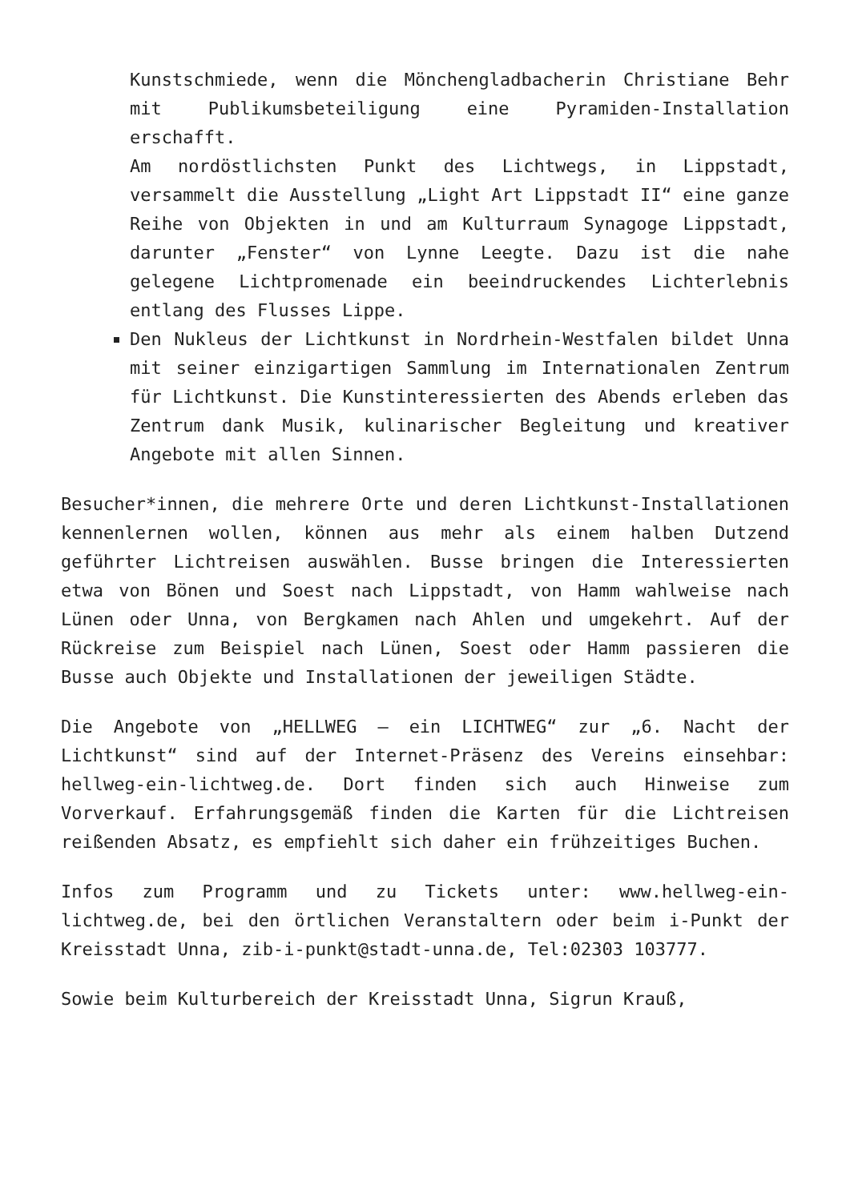Kunstschmiede, wenn die Mönchengladbacherin Christiane Behr mit Publikumsbeteiligung eine Pyramiden-Installation erschafft.
Am nordöstlichsten Punkt des Lichtwegs, in Lippstadt, versammelt die Ausstellung „Light Art Lippstadt II“ eine ganze Reihe von Objekten in und am Kulturraum Synagoge Lippstadt, darunter „Fenster“ von Lynne Leegte. Dazu ist die nahe gelegene Lichtpromenade ein beeindruckendes Lichterlebnis entlang des Flusses Lippe.
Den Nukleus der Lichtkunst in Nordrhein-Westfalen bildet Unna mit seiner einzigartigen Sammlung im Internationalen Zentrum für Lichtkunst. Die Kunstinteressierten des Abends erleben das Zentrum dank Musik, kulinarischer Begleitung und kreativer Angebote mit allen Sinnen.
Besucher*innen, die mehrere Orte und deren Lichtkunst-Installationen kennenlernen wollen, können aus mehr als einem halben Dutzend geführter Lichtreisen auswählen. Busse bringen die Interessierten etwa von Bönen und Soest nach Lippstadt, von Hamm wahlweise nach Lünen oder Unna, von Bergkamen nach Ahlen und umgekehrt. Auf der Rückreise zum Beispiel nach Lünen, Soest oder Hamm passieren die Busse auch Objekte und Installationen der jeweiligen Städte.
Die Angebote von „HELLWEG – ein LICHTWEG“ zur „6. Nacht der Lichtkunst“ sind auf der Internet-Präsenz des Vereins einsehbar: hellweg-ein-lichtweg.de. Dort finden sich auch Hinweise zum Vorverkauf. Erfahrungsgemäß finden die Karten für die Lichtreisen reißenden Absatz, es empfiehlt sich daher ein frühzeitiges Buchen.
Infos zum Programm und zu Tickets unter: www.hellweg-ein-lichtweg.de, bei den örtlichen Veranstaltern oder beim i-Punkt der Kreisstadt Unna, zib-i-punkt@stadt-unna.de, Tel:02303 103777.
Sowie beim Kulturbereich der Kreisstadt Unna, Sigrun Krauß,